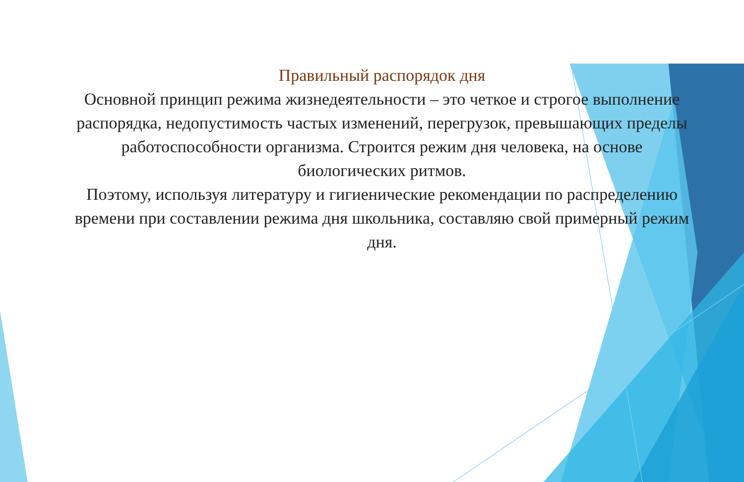Правильный распорядок дня
Основной принцип режима жизнедеятельности – это четкое и строгое выполнение распорядка, недопустимость частых изменений, перегрузок, превышающих пределы работоспособности организма. Строится режим дня человека, на основе биологических ритмов.
Поэтому, используя литературу и гигиенические рекомендации по распределению времени при составлении режима дня школьника, составляю свой примерный режим дня.